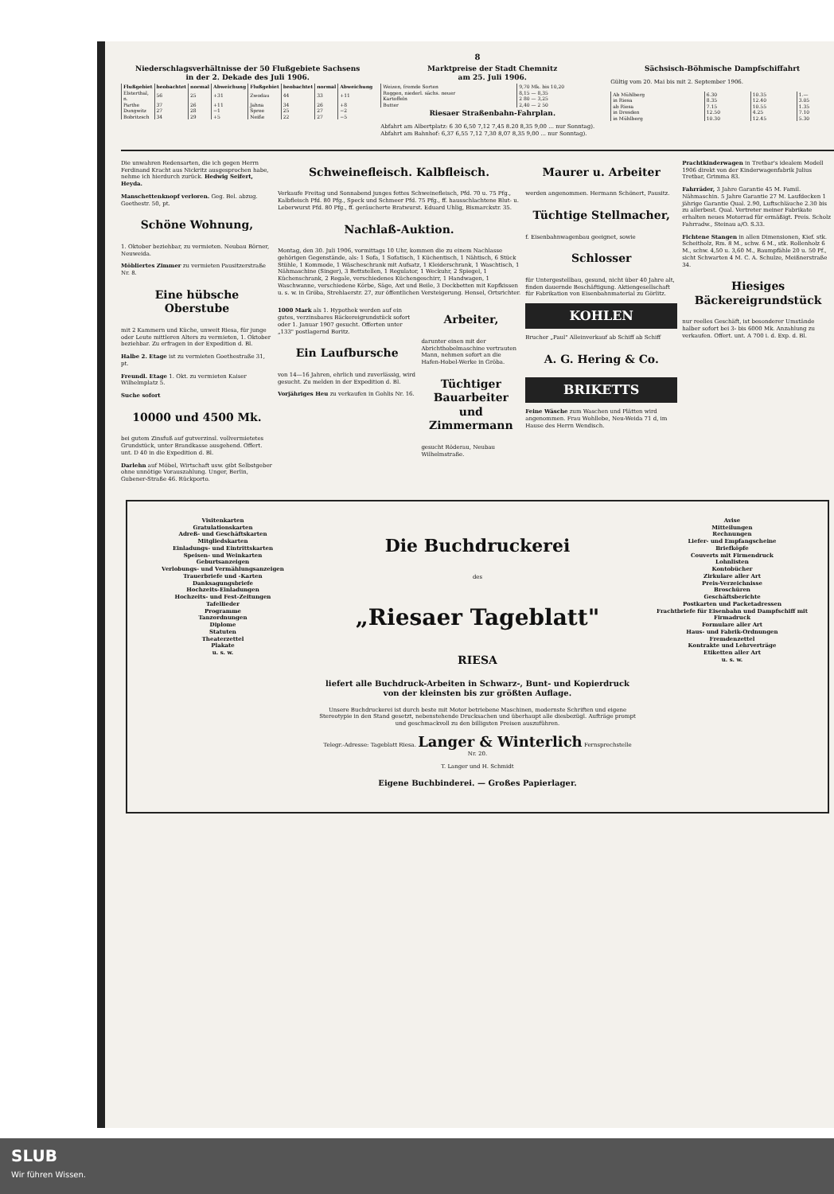8
Niederschlagsverhältnisse der 50 Flußgebiete Sachsens
in der 2. Dekade des Juli 1906.
| Flußgebiet | beobachtet | normal | Abweichung | Flußgebiet | beobachtet | normal | Abweichung |
| --- | --- | --- | --- | --- | --- | --- | --- |
| Elsterthal, n. | 56 | 25 | +31 | Zwodau | 44 | 33 | +11 |
| Parthe | 37 | 26 | +11 | Jahna | 34 | 26 | +8 |
| Dungwitz | 27 | 28 | −1 | Spree | 25 | 27 | −2 |
| Bobritzsch | 34 | 29 | +5 | Neiße | 22 | 27 | −5 |
Marktpreise der Stadt Chemnitz
am 25. Juli 1906.
| Weizen, fremde Sorten | 9,70 Mk. bis 10,20 |
| Roggen, niederl. sächs. neuer | 8,15 — 8,35 |
| Kartoffeln | 2 80 — 3,25 |
| Butter | 2,40 — 2 50 |
Riesaer Straßenbahn-Fahrplan.
Abfahrt am Albertplatz: 6 30 6,50 7,12 7,45 8.20 8,35 9,00 ... nur Sonntag). Abfahrt am Bahnhof: 6,37 6,55 7,12 7,30 8,07 8,35 9,00 ... nur Sonntag).
Sächsisch-Böhmische Dampfschiffahrt
Gültig vom 20. Mai bis mit 2. September 1906.
| Ab Mühlberg | 6.30 | 10.35 | 1.— |
| in Riesa | 8.35 | 12.40 | 3.05 |
| ab Riesa | 7.15 | 10.55 | 1.35 |
| in Dresden | 12.50 | 4.25 | 7.10 |
| in Mühlberg | 10.30 | 12.45 | 5.30 |
Die unwahren Redensarten, die ich gegen Herrn Ferdinand Kracht aus Nickritz ausgesprochen habe, nehme ich hierdurch zurück. Hedwig Seifert, Heyda.
Manschettenknopf verloren. Geg. Bel. abzug. Goethestr. 50, pt.
Schöne Wohnung,
1. Oktober beziehbar, zu vermieten. Neubau Börner, Neuweida.
Möbliertes Zimmer zu vermieten Pausitzerstraße Nr. 8.
Eine hübsche Oberstube
mit 2 Kammern und Küche, unweit Riesa, für junge oder Leute mittleren Alters zu vermieten, 1. Oktober beziehbar. Zu erfragen in der Expedition d. Bl.
Halbe 2. Etage ist zu vermieten Goethestraße 31, pt.
Freundl. Etage 1. Okt. zu vermieten Kaiser Wilhelmplatz 5.
Suche sofort
10000 und 4500 Mk.
bei gutem Zinsfuß auf gutverzinsl. vollvermietetes Grundstück, unter Brandkasse ausgehend. Offert. unt. D 40 in die Expedition d. Bl.
Darlehn auf Möbel, Wirtschaft usw. gibt Selbstgeber ohne unnötige Vorauszahlung. Unger, Berlin, Gubener-Straße 46. Rückporto.
Schweinefleisch. Kalbfleisch.
Verkaufe Freitag und Sonnabend junges fettes Schweinefleisch, Pfd. 70 u. 75 Pfg., Kalbfleisch Pfd. 80 Pfg., Speck und Schmeer Pfd. 75 Pfg., ff. hausschlachtene Blut- u. Leberwurst Pfd. 80 Pfg., ff. geräucherte Bratwurst. Eduard Uhlig, Bismarckstr. 35.
Nachlaß-Auktion.
Montag, den 30. Juli 1906, vormittags 10 Uhr, kommen die zu einem Nachlasse gehörigen Gegenstände, als: 1 Sofa, 1 Sofatisch, 1 Küchentisch, 1 Nähtisch, 6 Stück Stühle, 1 Kommode, 1 Wäscheschrank mit Aufsatz, 1 Kleiderschrank, 1 Waschtisch, 1 Nähmaschine (Singer), 3 Bettstellen, 1 Regulator, 1 Weckuhr, 2 Spiegel, 1 Küchenschrank, 2 Regale, verschiedenes Küchengeschirr, 1 Handwagen, 1 Waschwanne, verschiedene Körbe, Säge, Axt und Beile, 3 Deckbetten mit Kopfkissen u. s. w. in Gröba, Strehlaerstr. 27, zur öffentlichen Versteigerung. Hensel, Ortsrichter.
1000 Mark als 1. Hypothek werden auf ein gutes, verzinsbares Bäckereigrundstück sofort oder 1. Januar 1907 gesucht. Offerten unter „133" postlagernd Boritz.
Ein Laufbursche
von 14—16 Jahren, ehrlich und zuverlässig, wird gesucht. Zu melden in der Expedition d. Bl.
Vorjähriges Heu zu verkaufen in Gohlis Nr. 16.
Arbeiter,
darunter einen mit der Abrichthobelmaschine vertrauten Mann, nehmen sofort an die Hafen-Hobel-Werke in Gröba.
Tüchtiger Bauarbeiter und Zimmermann
gesucht Röderau, Neubau Wilhelmstraße.
Maurer u. Arbeiter
werden angenommen. Hermann Schönert, Pausitz.
Tüchtige Stellmacher,
f. Eisenbahnwagenbau geeignet, sowie
Schlosser
für Untergestellbau, gesund, nicht über 40 Jahre alt, finden dauernde Beschäftigung. Aktiengesellschaft für Fabrikation von Eisenbahnmaterial zu Görlitz.
KOHLEN
Brucher „Paul" Alleinverkauf ab Schiff ab Schiff
A. G. Hering & Co.
BRIKETTS
Feine Wäsche zum Waschen und Plätten wird angenommen. Frau Wohllebe, Neu-Weida 71 d, im Hause des Herrn Wendisch.
Prachtkinderwagen in Tretbar's idealem Modell 1906 direkt von der Kinderwagenfabrik Julius Tretbar, Grimma 83.
Fahrräder, 3 Jahre Garantie 45 M. Famil. Nähmaschin. 5 Jahre Garantie 27 M. Laufdecken 1 jährige Garantie Qual. 2.90, Luftschläuche 2.30 bis zu allerbest. Qual. Vertreter meiner Fabrikate erhalten neues Motorrad für ermäßigt. Preis. Scholz Fahrradw., Steinau a/O. S.33.
Fichtene Stangen in allen Dimensionen, Kief. stk. Scheitholz, Rm. 8 M., schw. 6 M., stk. Rollenholz 6 M., schw. 4,50 u. 3,60 M., Baumpfähle 20 u. 50 Pf., sicht Schwarten 4 M. C. A. Schulze, Meißnerstraße 34.
Hiesiges Bäckereigrundstück
nur reelles Geschäft, ist besonderer Umstände halber sofort bei 3- bis 6000 Mk. Anzahlung zu verkaufen. Offert. unt. A 700 i. d. Exp. d. Bl.
Visitenkarten
Gratulationskarten
Adreß- und Geschäftskarten
Mitgliedskarten
Einladungs- und Eintrittskarten
Speisen- und Weinkarten
Geburtsanzeigen
Verlobungs- und Vermählungsanzeigen
Trauerbriefe und -Karten
Danksagungsbriefe
Hochzeits-Einladungen
Hochzeits- und Fest-Zeitungen
Tafellieder
Programme
Tanzordnungen
Diplome
Statuten
Theaterzettel
Plakate
u. s. w.
Die Buchdruckerei
des
„Riesaer Tageblatt"
RIESA
liefert alle Buchdruck-Arbeiten in Schwarz-, Bunt- und Kopierdruck von der kleinsten bis zur größten Auflage.
Unsere Buchdruckerei ist durch beste mit Motor betriebene Maschinen, modernste Schriften und eigene Stereotypie in den Stand gesetzt, nebenstehende Drucksachen und überhaupt alle diesbezügl. Aufträge prompt und geschmackvoll zu den billigsten Preisen auszuführen.
Telegr.-Adresse: Tageblatt Riesa. Langer & Winterlich Fernsprechstelle Nr. 20.
T. Langer und H. Schmidt
Eigene Buchbinderei. — Großes Papierlager.
Avise
Mitteilungen
Rechnungen
Liefer- und Empfangscheine
Briefköpfe
Couverts mit Firmendruck
Lohnlisten
Kontobücher
Zirkulare aller Art
Preis-Verzeichnisse
Broschüren
Geschäftsberichte
Postkarten und Packetadressen
Frachtbriefe für Eisenbahn und Dampfschiff mit Firmadruck
Formulare aller Art
Haus- und Fabrik-Ordnungen
Fremdenzettel
Kontrakte und Lehrverträge
Etiketten aller Art
u. s. w.
SLUB
Wir führen Wissen.